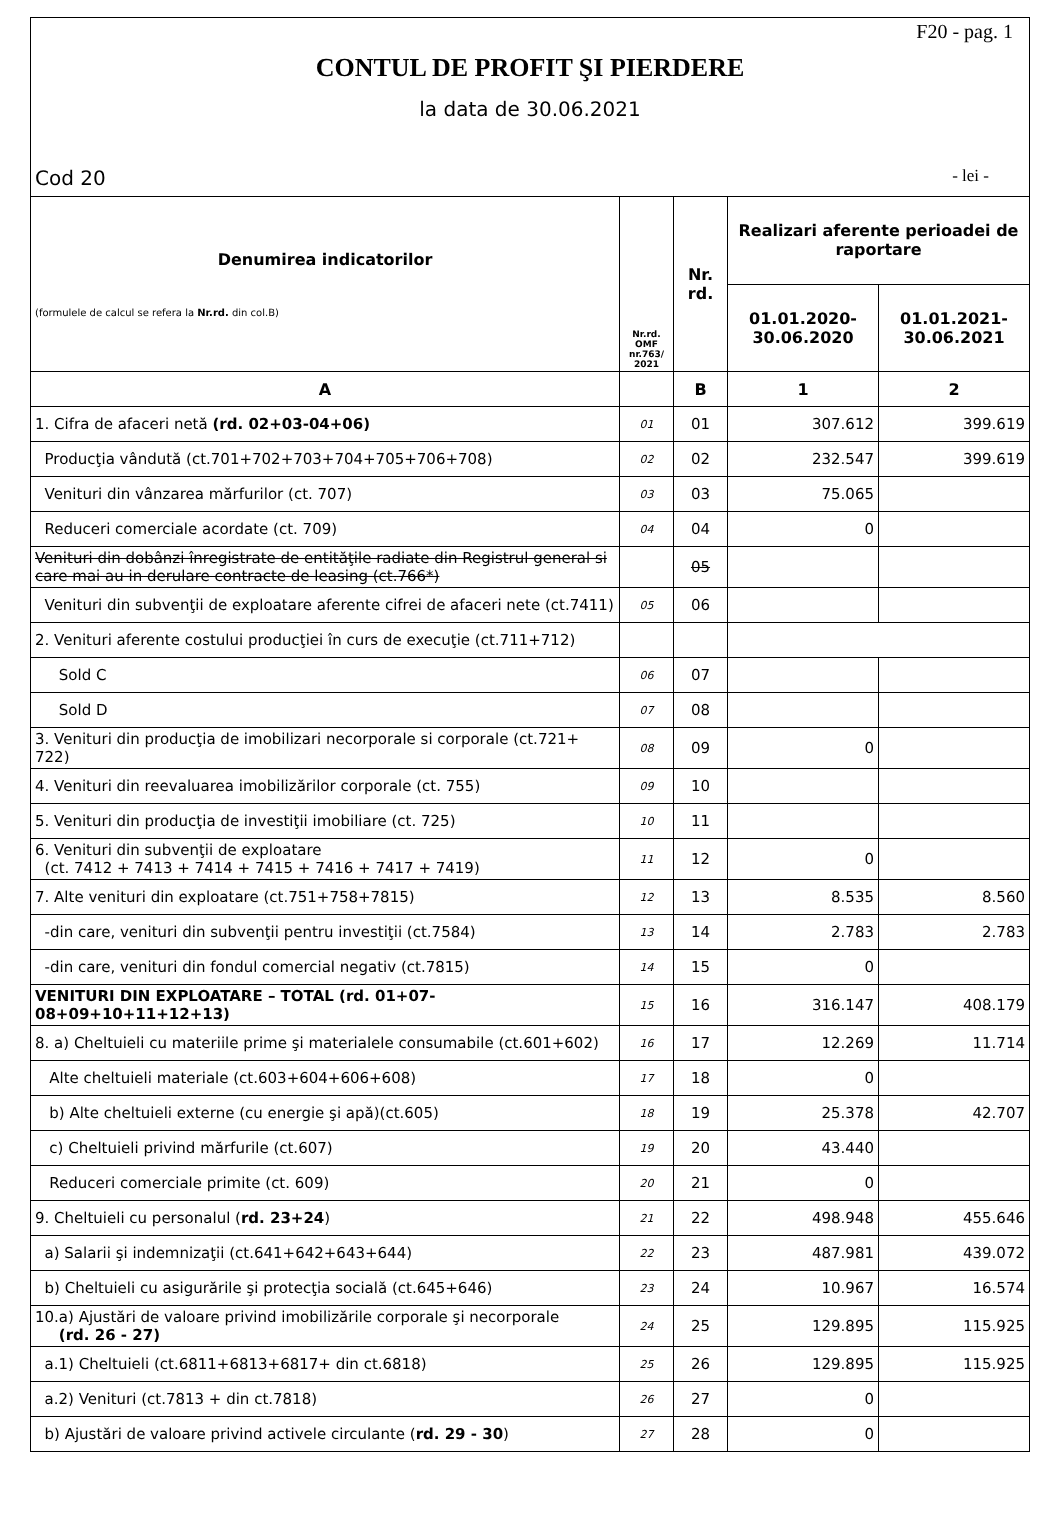F20 - pag. 1
CONTUL DE PROFIT ŞI PIERDERE
la data de 30.06.2021
Cod 20 - lei -
| Denumirea indicatorilor (formulele de calcul se refera la Nr.rd. din col.B) | Nr.rd. OMF nr.763/ 2021 | Nr. rd. | Realizari aferente perioadei de raportare | |
| --- | --- | --- | --- | --- |
| | | | 01.01.2020- 30.06.2020 | 01.01.2021- 30.06.2021 |
| A | | B | 1 | 2 |
| 1. Cifra de afaceri netă (rd. 02+03-04+06) | 01 | 01 | 307.612 | 399.619 |
| Producţia vândută (ct.701+702+703+704+705+706+708) | 02 | 02 | 232.547 | 399.619 |
| Venituri din vânzarea mărfurilor (ct. 707) | 03 | 03 | 75.065 | |
| Reduceri comerciale acordate (ct. 709) | 04 | 04 | 0 | |
| Venituri din dobânzi înregistrate de entităţile radiate din Registrul general si care mai au in derulare contracte de leasing (ct.766*) | | 05 | | |
| Venituri din subvenţii de exploatare aferente cifrei de afaceri nete (ct.7411) | 05 | 06 | | |
| 2. Venituri aferente costului producţiei în curs de execuţie (ct.711+712) | | | | |
| Sold C | 06 | 07 | | |
| Sold D | 07 | 08 | | |
| 3. Venituri din producţia de imobilizari necorporale si corporale (ct.721+ 722) | 08 | 09 | 0 | |
| 4. Venituri din reevaluarea imobilizărilor corporale (ct. 755) | 09 | 10 | | |
| 5. Venituri din producţia de investiţii imobiliare (ct. 725) | 10 | 11 | | |
| 6. Venituri din subvenţii de exploatare (ct. 7412 + 7413 + 7414 + 7415 + 7416 + 7417 + 7419) | 11 | 12 | 0 | |
| 7. Alte venituri din exploatare (ct.751+758+7815) | 12 | 13 | 8.535 | 8.560 |
| -din care, venituri din subvenţii pentru investiţii (ct.7584) | 13 | 14 | 2.783 | 2.783 |
| -din care, venituri din fondul comercial negativ (ct.7815) | 14 | 15 | 0 | |
| VENITURI DIN EXPLOATARE – TOTAL (rd. 01+07-08+09+10+11+12+13) | 15 | 16 | 316.147 | 408.179 |
| 8. a) Cheltuieli cu materiile prime şi materialele consumabile (ct.601+602) | 16 | 17 | 12.269 | 11.714 |
| Alte cheltuieli materiale (ct.603+604+606+608) | 17 | 18 | 0 | |
| b) Alte cheltuieli externe (cu energie şi apă)(ct.605) | 18 | 19 | 25.378 | 42.707 |
| c) Cheltuieli privind mărfurile (ct.607) | 19 | 20 | 43.440 | |
| Reduceri comerciale primite (ct. 609) | 20 | 21 | 0 | |
| 9. Cheltuieli cu personalul ( rd. 23+24 ) | 21 | 22 | 498.948 | 455.646 |
| a) Salarii şi indemnizaţii (ct.641+642+643+644) | 22 | 23 | 487.981 | 439.072 |
| b) Cheltuieli cu asigurările şi protecţia socială (ct.645+646) | 23 | 24 | 10.967 | 16.574 |
| 10.a) Ajustări de valoare privind imobilizările corporale şi necorporale (rd. 26 - 27) | 24 | 25 | 129.895 | 115.925 |
| a.1) Cheltuieli (ct.6811+6813+6817+ din ct.6818) | 25 | 26 | 129.895 | 115.925 |
| a.2) Venituri (ct.7813 + din ct.7818) | 26 | 27 | 0 | |
| b) Ajustări de valoare privind activele circulante ( rd. 29 - 30 ) | 27 | 28 | 0 | |